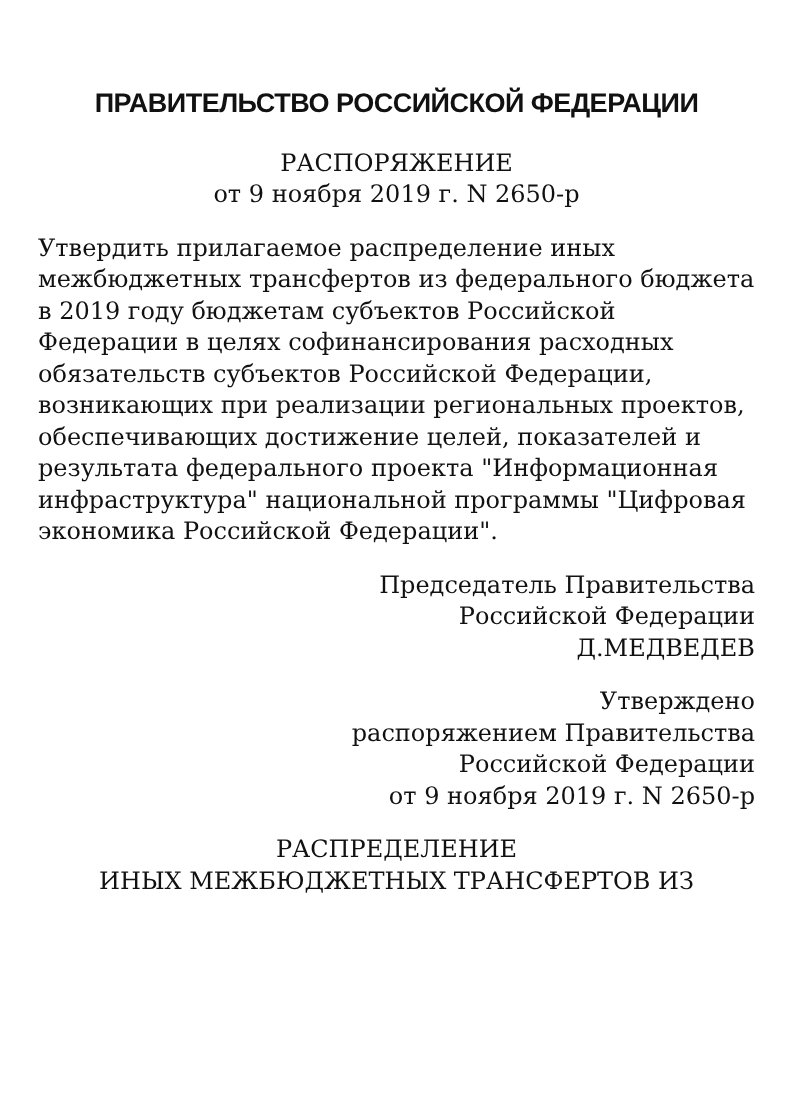ПРАВИТЕЛЬСТВО РОССИЙСКОЙ ФЕДЕРАЦИИ
РАСПОРЯЖЕНИЕ
от 9 ноября 2019 г. N 2650-р
Утвердить прилагаемое распределение иных межбюджетных трансфертов из федерального бюджета в 2019 году бюджетам субъектов Российской Федерации в целях софинансирования расходных обязательств субъектов Российской Федерации, возникающих при реализации региональных проектов, обеспечивающих достижение целей, показателей и результата федерального проекта "Информационная инфраструктура" национальной программы "Цифровая экономика Российской Федерации".
Председатель Правительства
Российской Федерации
Д.МЕДВЕДЕВ
Утверждено
распоряжением Правительства
Российской Федерации
от 9 ноября 2019 г. N 2650-р
РАСПРЕДЕЛЕНИЕ
ИНЫХ МЕЖБЮДЖЕТНЫХ ТРАНСФЕРТОВ ИЗ